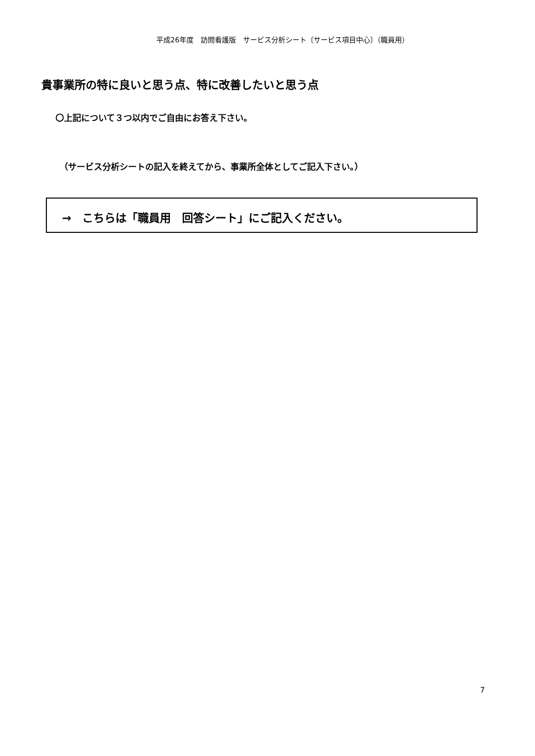平成26年度　訪問看護版　サービス分析シート〔サービス項目中心〕（職員用）
貴事業所の特に良いと思う点、特に改善したいと思う点
〇上記について３つ以内でご自由にお答え下さい。
（サービス分析シートの記入を終えてから、事業所全体としてご記入下さい。）
→　こちらは「職員用　回答シート」にご記入ください。
7